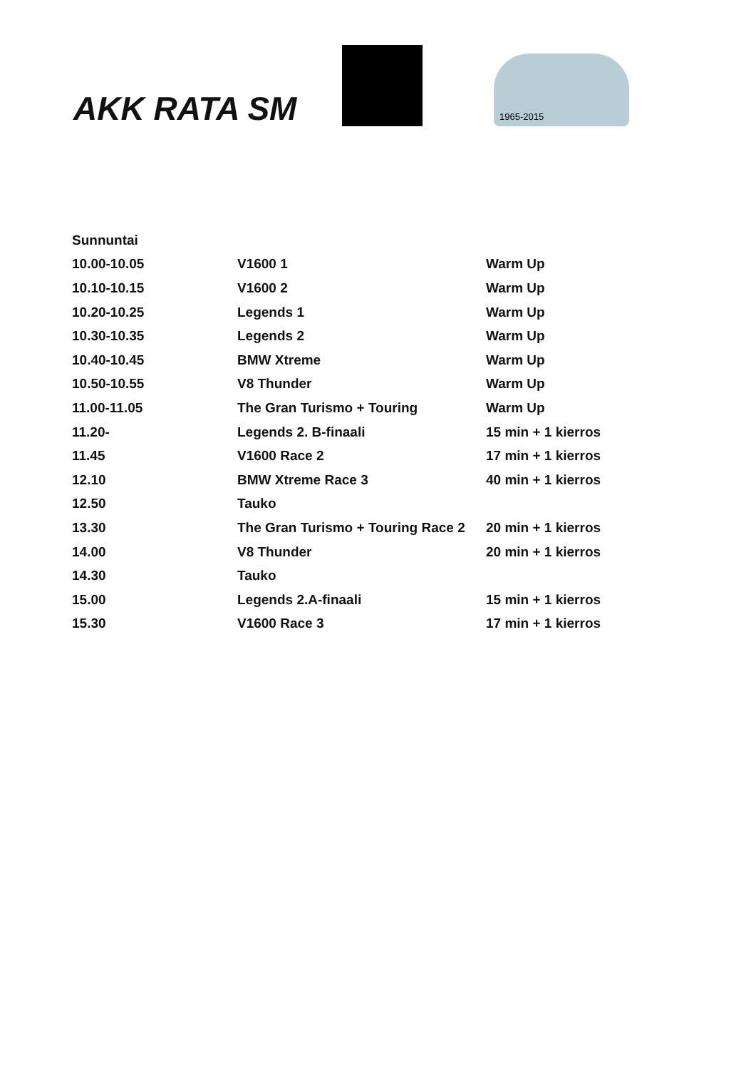AKK RATA SM
1965-2015
| Sunnuntai | | |
| 10.00-10.05 | V1600 1 | Warm Up |
| 10.10-10.15 | V1600 2 | Warm Up |
| 10.20-10.25 | Legends 1 | Warm Up |
| 10.30-10.35 | Legends 2 | Warm Up |
| 10.40-10.45 | BMW Xtreme | Warm Up |
| 10.50-10.55 | V8 Thunder | Warm Up |
| 11.00-11.05 | The Gran Turismo + Touring | Warm Up |
| 11.20- | Legends 2. B-finaali | 15 min + 1 kierros |
| 11.45 | V1600 Race 2 | 17 min + 1 kierros |
| 12.10 | BMW Xtreme Race 3 | 40 min + 1 kierros |
| 12.50 | Tauko | |
| 13.30 | The Gran Turismo + Touring Race 2 | 20 min + 1 kierros |
| 14.00 | V8 Thunder | 20 min + 1 kierros |
| 14.30 | Tauko | |
| 15.00 | Legends 2.A-finaali | 15 min + 1 kierros |
| 15.30 | V1600 Race 3 | 17 min + 1 kierros |